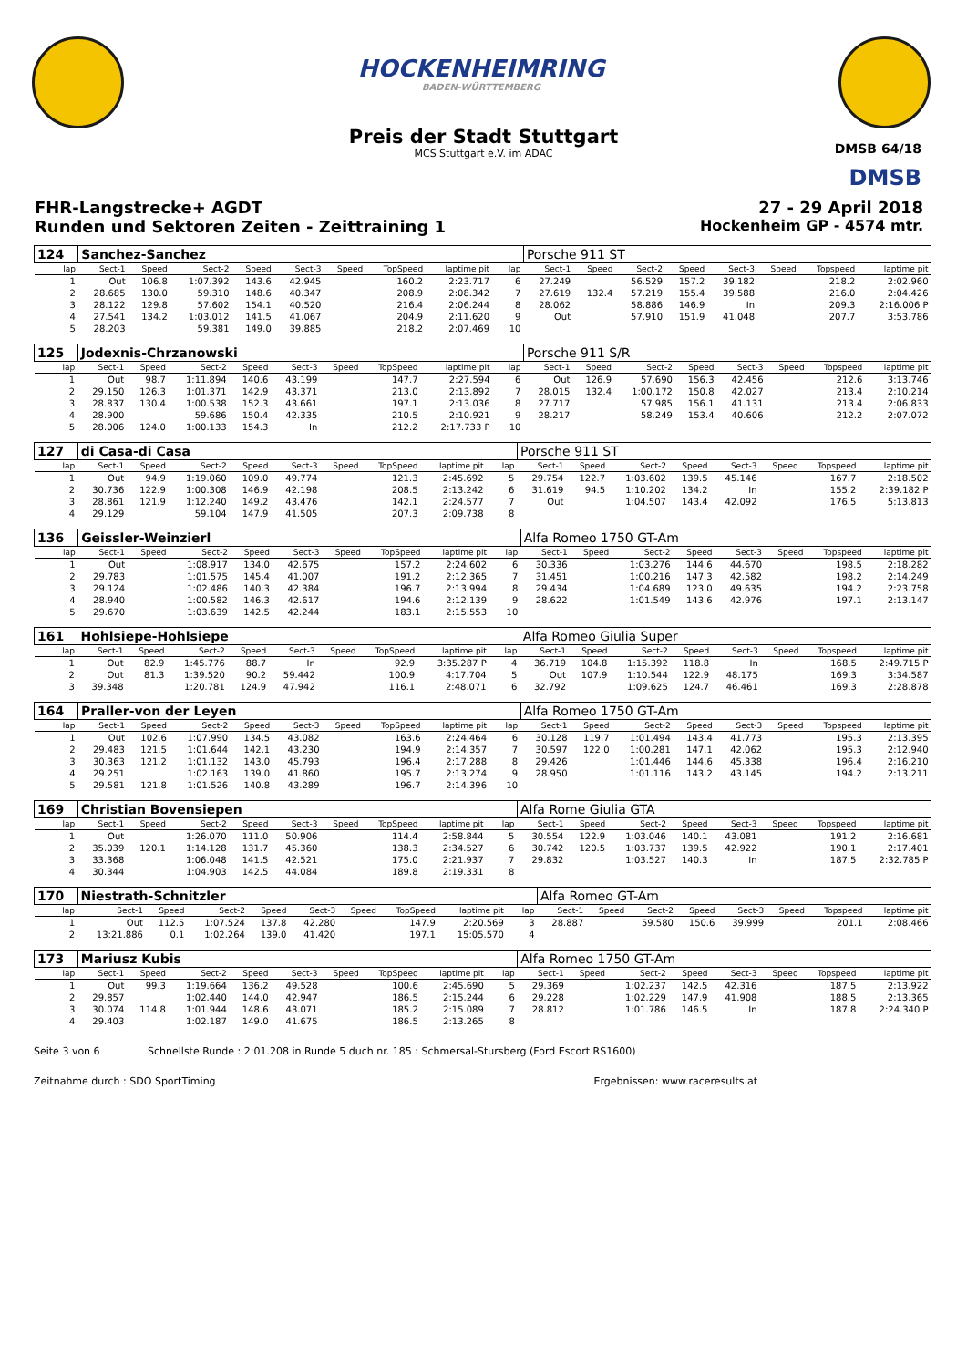HOCKENHEIMRING
BADEN-WÜRTTEMBERG
Preis der Stadt Stuttgart
MCS Stuttgart e.V. im ADAC
DMSB 64/18
DMSB
FHR-Langstrecke+ AGDT 27 - 29 April 2018
Runden und Sektoren Zeiten - Zeittraining 1 Hockenheim GP - 4574 mtr.
| 124 | Sanchez-Sanchez | | | | | | | | | | Porsche 911 ST | | | | | | | |
| lap | Sect-1 | Speed | Sect-2 | Speed | Sect-3 | Speed | TopSpeed | laptime pit | | lap | Sect-1 | Speed | Sect-2 | Speed | Sect-3 | Speed | Topspeed | laptime pit |
| 1 | Out | 106.8 | 1:07.392 | 143.6 | 42.945 | | 160.2 | 2:23.717 | | 6 | 27.249 | | 56.529 | 157.2 | 39.182 | | 218.2 | 2:02.960 |
| 2 | 28.685 | 130.0 | 59.310 | 148.6 | 40.347 | | 208.9 | 2:08.342 | | 7 | 27.619 | 132.4 | 57.219 | 155.4 | 39.588 | | 216.0 | 2:04.426 |
| 3 | 28.122 | 129.8 | 57.602 | 154.1 | 40.520 | | 216.4 | 2:06.244 | | 8 | 28.062 | | 58.886 | 146.9 | In | | 209.3 | 2:16.006 P |
| 4 | 27.541 | 134.2 | 1:03.012 | 141.5 | 41.067 | | 204.9 | 2:11.620 | | 9 | Out | | 57.910 | 151.9 | 41.048 | | 207.7 | 3:53.786 |
| 5 | 28.203 | | 59.381 | 149.0 | 39.885 | | 218.2 | 2:07.469 | | 10 | | | | | | | | |
| 125 | Jodexnis-Chrzanowski | | | | | | | | | | Porsche 911 S/R | | | | | | | |
| lap | Sect-1 | Speed | Sect-2 | Speed | Sect-3 | Speed | TopSpeed | laptime pit | | lap | Sect-1 | Speed | Sect-2 | Speed | Sect-3 | Speed | Topspeed | laptime pit |
| 1 | Out | 98.7 | 1:11.894 | 140.6 | 43.199 | | 147.7 | 2:27.594 | | 6 | Out | 126.9 | 57.690 | 156.3 | 42.456 | | 212.6 | 3:13.746 |
| 2 | 29.150 | 126.3 | 1:01.371 | 142.9 | 43.371 | | 213.0 | 2:13.892 | | 7 | 28.015 | 132.4 | 1:00.172 | 150.8 | 42.027 | | 213.4 | 2:10.214 |
| 3 | 28.837 | 130.4 | 1:00.538 | 152.3 | 43.661 | | 197.1 | 2:13.036 | | 8 | 27.717 | | 57.985 | 156.1 | 41.131 | | 213.4 | 2:06.833 |
| 4 | 28.900 | | 59.686 | 150.4 | 42.335 | | 210.5 | 2:10.921 | | 9 | 28.217 | | 58.249 | 153.4 | 40.606 | | 212.2 | 2:07.072 |
| 5 | 28.006 | 124.0 | 1:00.133 | 154.3 | In | | 212.2 | 2:17.733 P | | 10 | | | | | | | | |
| 127 | di Casa-di Casa | | | | | | | | | | Porsche 911 ST | | | | | | | |
| lap | Sect-1 | Speed | Sect-2 | Speed | Sect-3 | Speed | TopSpeed | laptime pit | | lap | Sect-1 | Speed | Sect-2 | Speed | Sect-3 | Speed | Topspeed | laptime pit |
| 1 | Out | 94.9 | 1:19.060 | 109.0 | 49.774 | | 121.3 | 2:45.692 | | 5 | 29.754 | 122.7 | 1:03.602 | 139.5 | 45.146 | | 167.7 | 2:18.502 |
| 2 | 30.736 | 122.9 | 1:00.308 | 146.9 | 42.198 | | 208.5 | 2:13.242 | | 6 | 31.619 | 94.5 | 1:10.202 | 134.2 | In | | 155.2 | 2:39.182 P |
| 3 | 28.861 | 121.9 | 1:12.240 | 149.2 | 43.476 | | 142.1 | 2:24.577 | | 7 | Out | | 1:04.507 | 143.4 | 42.092 | | 176.5 | 5:13.813 |
| 4 | 29.129 | | 59.104 | 147.9 | 41.505 | | 207.3 | 2:09.738 | | 8 | | | | | | | | |
| 136 | Geissler-Weinzierl | | | | | | | | | | Alfa Romeo 1750 GT-Am | | | | | | | |
| lap | Sect-1 | Speed | Sect-2 | Speed | Sect-3 | Speed | TopSpeed | laptime pit | | lap | Sect-1 | Speed | Sect-2 | Speed | Sect-3 | Speed | Topspeed | laptime pit |
| 1 | Out | | 1:08.917 | 134.0 | 42.675 | | 157.2 | 2:24.602 | | 6 | 30.336 | | 1:03.276 | 144.6 | 44.670 | | 198.5 | 2:18.282 |
| 2 | 29.783 | | 1:01.575 | 145.4 | 41.007 | | 191.2 | 2:12.365 | | 7 | 31.451 | | 1:00.216 | 147.3 | 42.582 | | 198.2 | 2:14.249 |
| 3 | 29.124 | | 1:02.486 | 140.3 | 42.384 | | 196.7 | 2:13.994 | | 8 | 29.434 | | 1:04.689 | 123.0 | 49.635 | | 194.2 | 2:23.758 |
| 4 | 28.940 | | 1:00.582 | 146.3 | 42.617 | | 194.6 | 2:12.139 | | 9 | 28.622 | | 1:01.549 | 143.6 | 42.976 | | 197.1 | 2:13.147 |
| 5 | 29.670 | | 1:03.639 | 142.5 | 42.244 | | 183.1 | 2:15.553 | | 10 | | | | | | | | |
| 161 | Hohlsiepe-Hohlsiepe | | | | | | | | | | Alfa Romeo Giulia Super | | | | | | | |
| lap | Sect-1 | Speed | Sect-2 | Speed | Sect-3 | Speed | TopSpeed | laptime pit | | lap | Sect-1 | Speed | Sect-2 | Speed | Sect-3 | Speed | Topspeed | laptime pit |
| 1 | Out | 82.9 | 1:45.776 | 88.7 | In | | 92.9 | 3:35.287 P | | 4 | 36.719 | 104.8 | 1:15.392 | 118.8 | In | | 168.5 | 2:49.715 P |
| 2 | Out | 81.3 | 1:39.520 | 90.2 | 59.442 | | 100.9 | 4:17.704 | | 5 | Out | 107.9 | 1:10.544 | 122.9 | 48.175 | | 169.3 | 3:34.587 |
| 3 | 39.348 | | 1:20.781 | 124.9 | 47.942 | | 116.1 | 2:48.071 | | 6 | 32.792 | | 1:09.625 | 124.7 | 46.461 | | 169.3 | 2:28.878 |
| 164 | Praller-von der Leyen | | | | | | | | | | Alfa Romeo 1750 GT-Am | | | | | | | |
| lap | Sect-1 | Speed | Sect-2 | Speed | Sect-3 | Speed | TopSpeed | laptime pit | | lap | Sect-1 | Speed | Sect-2 | Speed | Sect-3 | Speed | Topspeed | laptime pit |
| 1 | Out | 102.6 | 1:07.990 | 134.5 | 43.082 | | 163.6 | 2:24.464 | | 6 | 30.128 | 119.7 | 1:01.494 | 143.4 | 41.773 | | 195.3 | 2:13.395 |
| 2 | 29.483 | 121.5 | 1:01.644 | 142.1 | 43.230 | | 194.9 | 2:14.357 | | 7 | 30.597 | 122.0 | 1:00.281 | 147.1 | 42.062 | | 195.3 | 2:12.940 |
| 3 | 30.363 | 121.2 | 1:01.132 | 143.0 | 45.793 | | 196.4 | 2:17.288 | | 8 | 29.426 | | 1:01.446 | 144.6 | 45.338 | | 196.4 | 2:16.210 |
| 4 | 29.251 | | 1:02.163 | 139.0 | 41.860 | | 195.7 | 2:13.274 | | 9 | 28.950 | | 1:01.116 | 143.2 | 43.145 | | 194.2 | 2:13.211 |
| 5 | 29.581 | 121.8 | 1:01.526 | 140.8 | 43.289 | | 196.7 | 2:14.396 | | 10 | | | | | | | | |
| 169 | Christian Bovensiepen | | | | | | | | | | Alfa Rome Giulia GTA | | | | | | | |
| lap | Sect-1 | Speed | Sect-2 | Speed | Sect-3 | Speed | TopSpeed | laptime pit | | lap | Sect-1 | Speed | Sect-2 | Speed | Sect-3 | Speed | Topspeed | laptime pit |
| 1 | Out | | 1:26.070 | 111.0 | 50.906 | | 114.4 | 2:58.844 | | 5 | 30.554 | 122.9 | 1:03.046 | 140.1 | 43.081 | | 191.2 | 2:16.681 |
| 2 | 35.039 | 120.1 | 1:14.128 | 131.7 | 45.360 | | 138.3 | 2:34.527 | | 6 | 30.742 | 120.5 | 1:03.737 | 139.5 | 42.922 | | 190.1 | 2:17.401 |
| 3 | 33.368 | | 1:06.048 | 141.5 | 42.521 | | 175.0 | 2:21.937 | | 7 | 29.832 | | 1:03.527 | 140.3 | In | | 187.5 | 2:32.785 P |
| 4 | 30.344 | | 1:04.903 | 142.5 | 44.084 | | 189.8 | 2:19.331 | | 8 | | | | | | | | |
| 170 | Niestrath-Schnitzler | | | | | | | | | | Alfa Romeo GT-Am | | | | | | | |
| lap | Sect-1 | Speed | Sect-2 | Speed | Sect-3 | Speed | TopSpeed | laptime pit | | lap | Sect-1 | Speed | Sect-2 | Speed | Sect-3 | Speed | Topspeed | laptime pit |
| 1 | Out | 112.5 | 1:07.524 | 137.8 | 42.280 | | 147.9 | 2:20.569 | | 3 | 28.887 | | 59.580 | 150.6 | 39.999 | | 201.1 | 2:08.466 |
| 2 | 13:21.886 | 0.1 | 1:02.264 | 139.0 | 41.420 | | 197.1 | 15:05.570 | | 4 | | | | | | | | |
| 173 | Mariusz Kubis | | | | | | | | | | Alfa Romeo 1750 GT-Am | | | | | | | |
| lap | Sect-1 | Speed | Sect-2 | Speed | Sect-3 | Speed | TopSpeed | laptime pit | | lap | Sect-1 | Speed | Sect-2 | Speed | Sect-3 | Speed | Topspeed | laptime pit |
| 1 | Out | 99.3 | 1:19.664 | 136.2 | 49.528 | | 100.6 | 2:45.690 | | 5 | 29.369 | | 1:02.237 | 142.5 | 42.316 | | 187.5 | 2:13.922 |
| 2 | 29.857 | | 1:02.440 | 144.0 | 42.947 | | 186.5 | 2:15.244 | | 6 | 29.228 | | 1:02.229 | 147.9 | 41.908 | | 188.5 | 2:13.365 |
| 3 | 30.074 | 114.8 | 1:01.944 | 148.6 | 43.071 | | 185.2 | 2:15.089 | | 7 | 28.812 | | 1:01.786 | 146.5 | In | | 187.8 | 2:24.340 P |
| 4 | 29.403 | | 1:02.187 | 149.0 | 41.675 | | 186.5 | 2:13.265 | | 8 | | | | | | | | |
Seite 3 von 6 Schnellste Runde : 2:01.208 in Runde 5 duch nr. 185 : Schmersal-Stursberg (Ford Escort RS1600)
Zeitnahme durch : SDO SportTiming Ergebnissen: www.raceresults.at